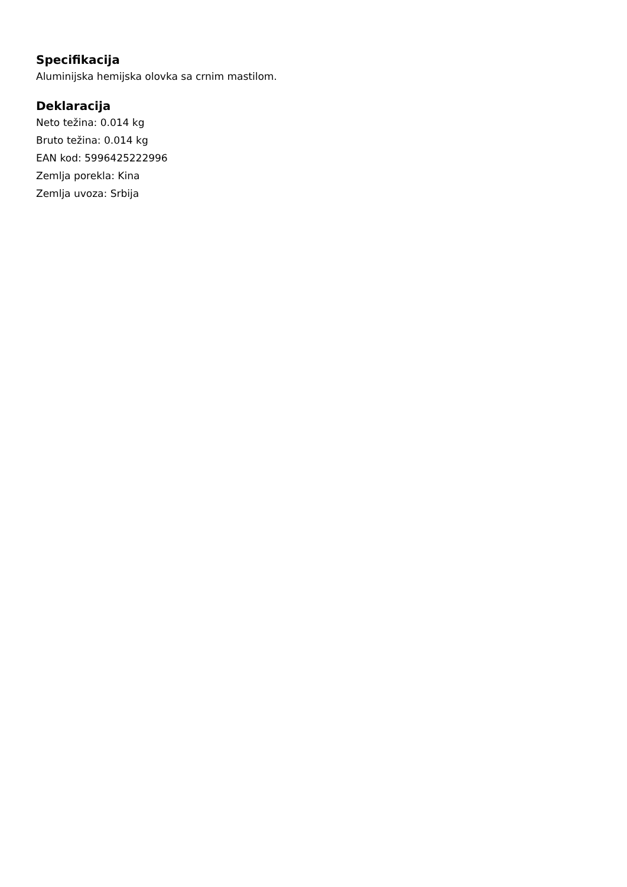Specifikacija
Aluminijska hemijska olovka sa crnim mastilom.
Deklaracija
Neto težina: 0.014 kg
Bruto težina: 0.014 kg
EAN kod: 5996425222996
Zemlja porekla: Kina
Zemlja uvoza: Srbija